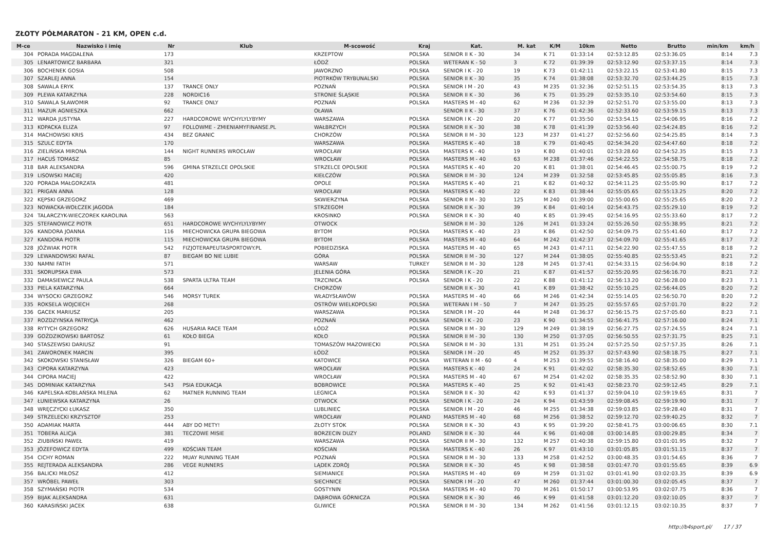ZŁOTY PÓŁMARATON - 21 KM, OPEN c.d.
| M-ce | Nazwisko i imię | Nr | Klub | M-scowość | Kraj | Kat. | M. kat | K/M | 10km | Netto | Brutto | min/km | km/h |
| --- | --- | --- | --- | --- | --- | --- | --- | --- | --- | --- | --- | --- | --- |
| 304 | PORADA MAGDALENA | 173 | | KRZEPTOW | POLSKA | SENIOR II K - 30 | 34 | K 71 | 01:33:14 | 02:53:12.85 | 02:53:36.05 | 8:14 | 7.3 |
| 305 | LENARTOWICZ BARBARA | 321 | | ŁÓDŹ | POLSKA | WETERAN K - 50 | 3 | K 72 | 01:39:39 | 02:53:12.90 | 02:53:37.15 | 8:14 | 7.3 |
| 306 | BOCHENEK GOSIA | 508 | | JAWORZNO | POLSKA | SENIOR I K - 20 | 19 | K 73 | 01:42:11 | 02:53:22.15 | 02:53:41.80 | 8:15 | 7.3 |
| 307 | SZARLEJ ANNA | 154 | | PIOTRKÓW TRYBUNALSKI | POLSKA | SENIOR II K - 30 | 35 | K 74 | 01:38:08 | 02:53:32.70 | 02:53:44.25 | 8:15 | 7.3 |
| 308 | SAWALA ERYK | 137 | TRANCE ONLY | POZNAŃ | POLSKA | SENIOR I M - 20 | 43 | M 235 | 01:32:36 | 02:52:51.15 | 02:53:54.35 | 8:13 | 7.3 |
| 309 | PLEWA KATARZYNA | 228 | NORDIC16 | STRONIE ŚLĄSKIE | POLSKA | SENIOR II K - 30 | 36 | K 75 | 01:35:29 | 02:53:35.10 | 02:53:54.60 | 8:15 | 7.3 |
| 310 | SAWALA SŁAWOMIR | 92 | TRANCE ONLY | POZNAŃ | POLSKA | MASTERS M - 40 | 62 | M 236 | 01:32:39 | 02:52:51.70 | 02:53:55.00 | 8:13 | 7.3 |
| 311 | MAZUR AGNIESZKA | 662 | | OŁAWA | | SENIOR II K - 30 | 37 | K 76 | 01:42:36 | 02:52:33.60 | 02:53:59.15 | 8:13 | 7.3 |
| 312 | WARDA JUSTYNA | 227 | HARDCOROWE WYCHYLYLYBYMY | WARSZAWA | POLSKA | SENIOR I K - 20 | 20 | K 77 | 01:35:50 | 02:53:54.15 | 02:54:06.95 | 8:16 | 7.2 |
| 313 | KOPACKA ELIZA | 97 | FOLLOWME - ZMIENIAMYFINANSE.PL | WAŁBRZYCH | POLSKA | SENIOR II K - 30 | 38 | K 78 | 01:41:39 | 02:53:56.40 | 02:54:24.85 | 8:16 | 7.2 |
| 314 | MACHOWSKI KRIS | 434 | BEZ GRANIC | CHORZÓW | POLSKA | SENIOR II M - 30 | 123 | M 237 | 01:41:27 | 02:52:56.60 | 02:54:25.85 | 8:14 | 7.3 |
| 315 | SZULC EDYTA | 170 | | WARSZAWA | POLSKA | MASTERS K - 40 | 18 | K 79 | 01:40:45 | 02:54:34.20 | 02:54:47.60 | 8:18 | 7.2 |
| 316 | ZIELIŃSKA MIRONA | 144 | NIGHT RUNNERS WROCŁAW | WROCŁAW | POLSKA | MASTERS K - 40 | 19 | K 80 | 01:40:01 | 02:53:28.60 | 02:54:52.35 | 8:15 | 7.3 |
| 317 | HACUŚ TOMASZ | 85 | | WROCŁAW | POLSKA | MASTERS M - 40 | 63 | M 238 | 01:37:46 | 02:54:22.55 | 02:54:58.75 | 8:18 | 7.2 |
| 318 | BAR ALEKSANDRA | 596 | GMINA STRZELCE OPOLSKIE | STRZELCE OPOLSKIE | POLSKA | MASTERS K - 40 | 20 | K 81 | 01:38:01 | 02:54:46.45 | 02:55:00.75 | 8:19 | 7.2 |
| 319 | LISOWSKI MACIEJ | 420 | | KIEŁCZÓW | POLSKA | SENIOR II M - 30 | 124 | M 239 | 01:32:58 | 02:53:45.85 | 02:55:05.85 | 8:16 | 7.3 |
| 320 | PORADA MAŁGORZATA | 481 | | OPOLE | POLSKA | MASTERS K - 40 | 21 | K 82 | 01:40:32 | 02:54:11.25 | 02:55:05.90 | 8:17 | 7.2 |
| 321 | PRIGAN ANNA | 128 | | WROCŁAW | POLSKA | MASTERS K - 40 | 22 | K 83 | 01:38:44 | 02:55:05.65 | 02:55:13.25 | 8:20 | 7.2 |
| 322 | KĘPSKI GRZEGORZ | 469 | | SKWIERZYNA | POLSKA | SENIOR II M - 30 | 125 | M 240 | 01:39:00 | 02:55:00.65 | 02:55:25.65 | 8:20 | 7.2 |
| 323 | NOWACKA-WOŁCZEK JAGODA | 184 | | STRZEGOM | POLSKA | SENIOR II K - 30 | 39 | K 84 | 01:40:14 | 02:54:43.75 | 02:55:29.10 | 8:19 | 7.2 |
| 324 | TALARCZYK-WIECZOREK KAROLINA | 563 | | KROSINKO | POLSKA | SENIOR II K - 30 | 40 | K 85 | 01:39:45 | 02:54:16.95 | 02:55:33.60 | 8:17 | 7.2 |
| 325 | STEFANOWICZ PIOTR | 651 | HARDCOROWE WYCHYLYLYBYMY | OTWOCK | | SENIOR II M - 30 | 126 | M 241 | 01:33:24 | 02:55:26.50 | 02:55:38.95 | 8:21 | 7.2 |
| 326 | KANDORA JOANNA | 116 | MIECHOWICKA GRUPA BIEGOWA | BYTOM | POLSKA | MASTERS K - 40 | 23 | K 86 | 01:42:50 | 02:54:09.75 | 02:55:41.60 | 8:17 | 7.2 |
| 327 | KANDORA PIOTR | 115 | MIECHOWICKA GRUPA BIEGOWA | BYTOM | POLSKA | MASTERS M - 40 | 64 | M 242 | 01:42:37 | 02:54:09.70 | 02:55:41.65 | 8:17 | 7.2 |
| 328 | JÓŹWIAK PIOTR | 542 | FIZJOTERAPEUTASPORTOWY.PL | POBIEDZISKA | POLSKA | MASTERS M - 40 | 65 | M 243 | 01:47:11 | 02:54:22.90 | 02:55:47.55 | 8:18 | 7.2 |
| 329 | LEWANDOWSKI RAFAL | 87 | BIEGAM BO NIE LUBIE | GÓRA | POLSKA | SENIOR II M - 30 | 127 | M 244 | 01:38:05 | 02:55:40.85 | 02:55:53.45 | 8:21 | 7.2 |
| 330 | NAMNI FATIH | 571 | | WARSAW | TURKEY | SENIOR II M - 30 | 128 | M 245 | 01:37:41 | 02:54:33.15 | 02:56:04.90 | 8:18 | 7.2 |
| 331 | SKORUPSKA EWA | 573 | | JELENIA GÓRA | POLSKA | SENIOR I K - 20 | 21 | K 87 | 01:41:57 | 02:55:20.95 | 02:56:16.70 | 8:21 | 7.2 |
| 332 | DAMASIEWICZ PAULA | 538 | SPARTA ULTRA TEAM | TRZCINICA | POLSKA | SENIOR I K - 20 | 22 | K 88 | 01:41:12 | 02:56:13.20 | 02:56:28.00 | 8:23 | 7.1 |
| 333 | PIELA KATARZYNA | 664 | | CHORZÓW | | SENIOR II K - 30 | 41 | K 89 | 01:38:42 | 02:55:10.25 | 02:56:44.05 | 8:20 | 7.2 |
| 334 | WYSOCKI GRZEGORZ | 546 | MORSY TUREK | WŁADYSŁAWÓW | POLSKA | MASTERS M - 40 | 66 | M 246 | 01:42:34 | 02:55:14.05 | 02:56:50.70 | 8:20 | 7.2 |
| 335 | ROKSELA WOJCIECH | 268 | | OSTRÓW WIELKOPOLSKI | POLSKA | WETERAN I M - 50 | 7 | M 247 | 01:35:25 | 02:55:57.65 | 02:57:01.70 | 8:22 | 7.2 |
| 336 | GACEK MARIUSZ | 205 | | WARSZAWA | POLSKA | SENIOR I M - 20 | 44 | M 248 | 01:36:37 | 02:56:15.75 | 02:57:05.60 | 8:23 | 7.1 |
| 337 | ROZDZYNSKA PATRYCJA | 462 | | POZNAŃ | POLSKA | SENIOR I K - 20 | 23 | K 90 | 01:34:55 | 02:56:41.75 | 02:57:16.00 | 8:24 | 7.1 |
| 338 | RYTYCH GRZEGORZ | 626 | HUSARIA RACE TEAM | ŁÓDŹ | POLSKA | SENIOR II M - 30 | 129 | M 249 | 01:38:19 | 02:56:27.75 | 02:57:24.55 | 8:24 | 7.1 |
| 339 | GOŹDZIKOWSKI BARTOSZ | 61 | KOŁO BIEGA | KOŁO | POLSKA | SENIOR II M - 30 | 130 | M 250 | 01:37:05 | 02:56:50.55 | 02:57:31.75 | 8:25 | 7.1 |
| 340 | STASZEWSKI DARIUSZ | 91 | | TOMASZÓW MAZOWIECKI | POLSKA | SENIOR II M - 30 | 131 | M 251 | 01:35:24 | 02:57:25.50 | 02:57:57.35 | 8:26 | 7.1 |
| 341 | ZAWORONEK MARCIN | 395 | | ŁÓDŹ | POLSKA | SENIOR I M - 20 | 45 | M 252 | 01:35:37 | 02:57:43.90 | 02:58:18.75 | 8:27 | 7.1 |
| 342 | SKOKOWSKI STANISŁAW | 326 | BIEGAM 60+ | KATOWICE | POLSKA | WETERAN II M - 60 | 4 | M 253 | 01:39:55 | 02:58:16.40 | 02:58:35.00 | 8:29 | 7.1 |
| 343 | CIPORA KATARZYNA | 423 | | WROCŁAW | POLSKA | MASTERS K - 40 | 24 | K 91 | 01:42:02 | 02:58:35.30 | 02:58:52.65 | 8:30 | 7.1 |
| 344 | CIPORA MACIEJ | 422 | | WROCŁAW | POLSKA | MASTERS M - 40 | 67 | M 254 | 01:42:02 | 02:58:35.35 | 02:58:52.90 | 8:30 | 7.1 |
| 345 | DOMINIAK KATARZYNA | 543 | PSIA EDUKACJA | BOBROWICE | POLSKA | MASTERS K - 40 | 25 | K 92 | 01:41:43 | 02:58:23.70 | 02:59:12.45 | 8:29 | 7.1 |
| 346 | KAPELSKA-KOBLAŃSKA MILENA | 62 | MATNER RUNNING TEAM | LEGNICA | POLSKA | SENIOR II K - 30 | 42 | K 93 | 01:41:37 | 02:59:04.10 | 02:59:19.65 | 8:31 | 7 |
| 347 | ŁUNIEWSKA KATARZYNA | 26 | | OTWOCK | POLSKA | SENIOR I K - 20 | 24 | K 94 | 01:43:59 | 02:59:08.45 | 02:59:19.90 | 8:31 | 7 |
| 348 | WRĘCZYCKI ŁUKASZ | 350 | | LUBLINIEC | POLSKA | SENIOR I M - 20 | 46 | M 255 | 01:34:38 | 02:59:03.85 | 02:59:28.40 | 8:31 | 7 |
| 349 | STRZELECKI KRZYSZTOF | 253 | | WROCŁAW | POLAND | MASTERS M - 40 | 68 | M 256 | 01:38:52 | 02:59:12.70 | 02:59:40.25 | 8:32 | 7 |
| 350 | ADAMIAK MARTA | 444 | ABY DO METY! | ZŁOTY STOK | POLSKA | SENIOR II K - 30 | 43 | K 95 | 01:39:20 | 02:58:41.75 | 03:00:06.65 | 8:30 | 7.1 |
| 351 | TOBERA ALICJA | 381 | TECZOWE MISIE | BORZECIN DUZY | POLAND | SENIOR II K - 30 | 44 | K 96 | 01:40:08 | 03:00:14.85 | 03:00:29.85 | 8:34 | 7 |
| 352 | ZIUBIŃSKI PAWEŁ | 419 | | WARSZAWA | POLSKA | SENIOR II M - 30 | 132 | M 257 | 01:40:38 | 02:59:15.80 | 03:01:01.95 | 8:32 | 7 |
| 353 | JÓZEFOWICZ EDYTA | 499 | KOŚCIAN TEAM | KOŚCIAN | POLSKA | MASTERS K - 40 | 26 | K 97 | 01:43:10 | 03:01:05.85 | 03:01:51.15 | 8:37 | 7 |
| 354 | CICHY ROMAN | 222 | MUAY RUNNING TEAM | POZNAŃ | POLSKA | SENIOR II M - 30 | 133 | M 258 | 01:42:52 | 03:00:48.35 | 03:01:54.65 | 8:36 | 7 |
| 355 | REJTERADA ALEKSANDRA | 286 | VEGE RUNNERS | LĄDEK ZDRÓJ | POLSKA | SENIOR II K - 30 | 45 | K 98 | 01:38:58 | 03:01:47.70 | 03:01:55.65 | 8:39 | 6.9 |
| 356 | BALICKI MIŁOSZ | 412 | | SIEMIANICE | POLSKA | MASTERS M - 40 | 69 | M 259 | 01:31:02 | 03:01:41.90 | 03:02:03.35 | 8:39 | 6.9 |
| 357 | WRÓBEL PAWEŁ | 303 | | SIECHNICE | POLSKA | SENIOR I M - 20 | 47 | M 260 | 01:37:44 | 03:01:00.30 | 03:02:05.45 | 8:37 | 7 |
| 358 | SZYMAŃSKI PIOTR | 534 | | GOSTYNIN | POLSKA | MASTERS M - 40 | 70 | M 261 | 01:50:17 | 03:00:53.95 | 03:02:07.75 | 8:36 | 7 |
| 359 | BIJAK ALEKSANDRA | 631 | | DĄBROWA GÓRNICZA | POLSKA | SENIOR II K - 30 | 46 | K 99 | 01:41:58 | 03:01:12.20 | 03:02:10.05 | 8:37 | 7 |
| 360 | KARASIŃSKI JACEK | 638 | | GLIWICE | POLSKA | SENIOR II M - 30 | 134 | M 262 | 01:41:56 | 03:01:12.15 | 03:02:10.35 | 8:37 | 7 |
http://b4sport.pl/ 17 / 37